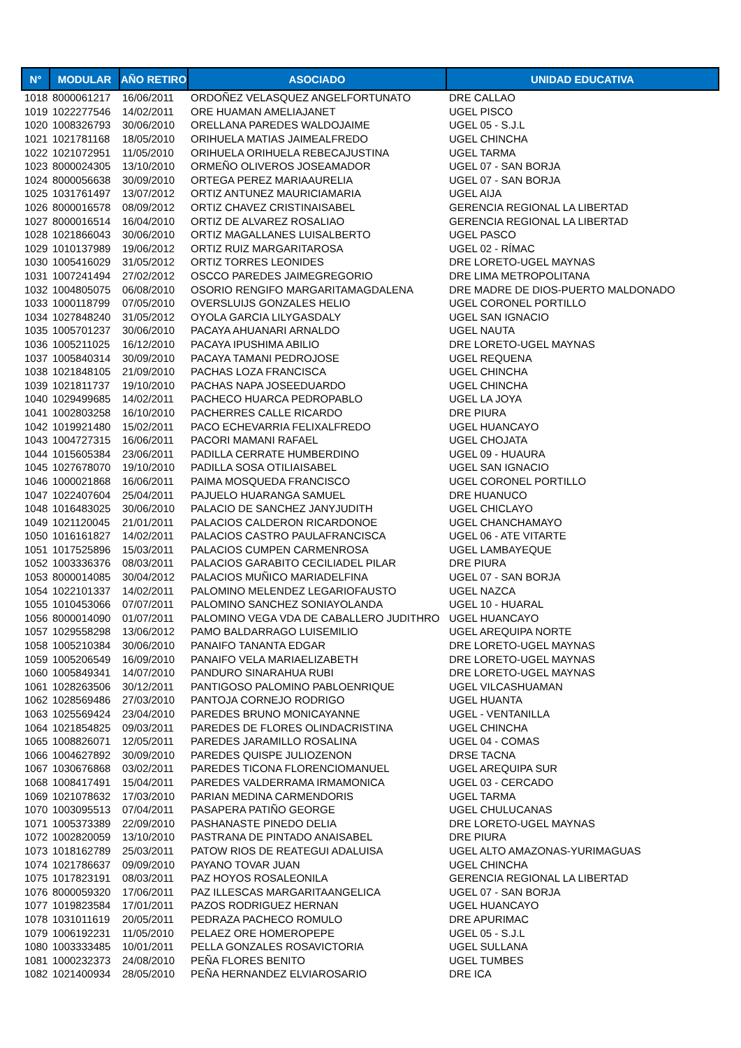| N° | MODULAR | AÑO RETIRO | ASOCIADO | UNIDAD EDUCATIVA |
| --- | --- | --- | --- | --- |
| 1018 | 8000061217 | 16/06/2011 | ORDOÑEZ VELASQUEZ ANGELFORTUNATO | DRE CALLAO |
| 1019 | 1022277546 | 14/02/2011 | ORE HUAMAN AMELIAJANET | UGEL PISCO |
| 1020 | 1008326793 | 30/06/2010 | ORELLANA PAREDES WALDOJAIME | UGEL 05 - S.J.L |
| 1021 | 1021781168 | 18/05/2010 | ORIHUELA MATIAS JAIMEALFREDO | UGEL CHINCHA |
| 1022 | 1021072951 | 11/05/2010 | ORIHUELA ORIHUELA REBECAJUSTINA | UGEL TARMA |
| 1023 | 8000024305 | 13/10/2010 | ORMEÑO OLIVEROS JOSEAMADOR | UGEL 07 - SAN BORJA |
| 1024 | 8000056638 | 30/09/2010 | ORTEGA PEREZ MARIAAURELIA | UGEL 07 - SAN BORJA |
| 1025 | 1031761497 | 13/07/2012 | ORTIZ ANTUNEZ MAURICIAMARIA | UGEL AIJA |
| 1026 | 8000016578 | 08/09/2012 | ORTIZ CHAVEZ CRISTINAISABEL | GERENCIA REGIONAL LA LIBERTAD |
| 1027 | 8000016514 | 16/04/2010 | ORTIZ DE ALVAREZ ROSALIAO | GERENCIA REGIONAL LA LIBERTAD |
| 1028 | 1021866043 | 30/06/2010 | ORTIZ MAGALLANES LUISALBERTO | UGEL PASCO |
| 1029 | 1010137989 | 19/06/2012 | ORTIZ RUIZ MARGARITAROSA | UGEL 02 - RÍMAC |
| 1030 | 1005416029 | 31/05/2012 | ORTIZ TORRES LEONIDES | DRE LORETO-UGEL MAYNAS |
| 1031 | 1007241494 | 27/02/2012 | OSCCO PAREDES JAIMEGREGORIO | DRE LIMA METROPOLITANA |
| 1032 | 1004805075 | 06/08/2010 | OSORIO RENGIFO MARGARITAMAGDALENA | DRE MADRE DE DIOS-PUERTO MALDONADO |
| 1033 | 1000118799 | 07/05/2010 | OVERSLUIJS GONZALES HELIO | UGEL CORONEL PORTILLO |
| 1034 | 1027848240 | 31/05/2012 | OYOLA GARCIA LILYGASDALY | UGEL SAN IGNACIO |
| 1035 | 1005701237 | 30/06/2010 | PACAYA AHUANARI ARNALDO | UGEL NAUTA |
| 1036 | 1005211025 | 16/12/2010 | PACAYA IPUSHIMA ABILIO | DRE LORETO-UGEL MAYNAS |
| 1037 | 1005840314 | 30/09/2010 | PACAYA TAMANI PEDROJOSE | UGEL REQUENA |
| 1038 | 1021848105 | 21/09/2010 | PACHAS LOZA FRANCISCA | UGEL CHINCHA |
| 1039 | 1021811737 | 19/10/2010 | PACHAS NAPA JOSEEDUARDO | UGEL CHINCHA |
| 1040 | 1029499685 | 14/02/2011 | PACHECO HUARCA PEDROPABLO | UGEL LA JOYA |
| 1041 | 1002803258 | 16/10/2010 | PACHERRES CALLE RICARDO | DRE PIURA |
| 1042 | 1019921480 | 15/02/2011 | PACO ECHEVARRIA FELIXALFREDO | UGEL HUANCAYO |
| 1043 | 1004727315 | 16/06/2011 | PACORI MAMANI RAFAEL | UGEL CHOJATA |
| 1044 | 1015605384 | 23/06/2011 | PADILLA CERRATE HUMBERDINO | UGEL 09 - HUAURA |
| 1045 | 1027678070 | 19/10/2010 | PADILLA SOSA OTILIAISABEL | UGEL SAN IGNACIO |
| 1046 | 1000021868 | 16/06/2011 | PAIMA MOSQUEDA FRANCISCO | UGEL CORONEL PORTILLO |
| 1047 | 1022407604 | 25/04/2011 | PAJUELO HUARANGA SAMUEL | DRE HUANUCO |
| 1048 | 1016483025 | 30/06/2010 | PALACIO DE SANCHEZ JANYJUDITH | UGEL CHICLAYO |
| 1049 | 1021120045 | 21/01/2011 | PALACIOS CALDERON RICARDONOE | UGEL CHANCHAMAYO |
| 1050 | 1016161827 | 14/02/2011 | PALACIOS CASTRO PAULAFRANCISCA | UGEL 06 - ATE VITARTE |
| 1051 | 1017525896 | 15/03/2011 | PALACIOS CUMPEN CARMENROSA | UGEL LAMBAYEQUE |
| 1052 | 1003336376 | 08/03/2011 | PALACIOS GARABITO CECILIADEL PILAR | DRE PIURA |
| 1053 | 8000014085 | 30/04/2012 | PALACIOS MUÑICO MARIADELFINA | UGEL 07 - SAN BORJA |
| 1054 | 1022101337 | 14/02/2011 | PALOMINO MELENDEZ LEGARIOFAUSTO | UGEL NAZCA |
| 1055 | 1010453066 | 07/07/2011 | PALOMINO SANCHEZ SONIAYOLANDA | UGEL 10 - HUARAL |
| 1056 | 8000014090 | 01/07/2011 | PALOMINO VEGA VDA DE CABALLERO JUDITHRO | UGEL HUANCAYO |
| 1057 | 1029558298 | 13/06/2012 | PAMO BALDARRAGO LUISEMILIO | UGEL AREQUIPA NORTE |
| 1058 | 1005210384 | 30/06/2010 | PANAIFO TANANTA EDGAR | DRE LORETO-UGEL MAYNAS |
| 1059 | 1005206549 | 16/09/2010 | PANAIFO VELA MARIAELIZABETH | DRE LORETO-UGEL MAYNAS |
| 1060 | 1005849341 | 14/07/2010 | PANDURO SINARAHUA RUBI | DRE LORETO-UGEL MAYNAS |
| 1061 | 1028263506 | 30/12/2011 | PANTIGOSO PALOMINO PABLOENRIQUE | UGEL VILCASHUAMAN |
| 1062 | 1028569486 | 27/03/2010 | PANTOJA CORNEJO RODRIGO | UGEL HUANTA |
| 1063 | 1025569424 | 23/04/2010 | PAREDES BRUNO MONICAYANNE | UGEL - VENTANILLA |
| 1064 | 1021854825 | 09/03/2011 | PAREDES DE FLORES OLINDACRISTINA | UGEL CHINCHA |
| 1065 | 1008826071 | 12/05/2011 | PAREDES JARAMILLO ROSALINA | UGEL 04 - COMAS |
| 1066 | 1004627892 | 30/09/2010 | PAREDES QUISPE JULIOZENON | DRSE TACNA |
| 1067 | 1030676868 | 03/02/2011 | PAREDES TICONA FLORENCIOMANUEL | UGEL AREQUIPA SUR |
| 1068 | 1008417491 | 15/04/2011 | PAREDES VALDERRAMA IRMAMONICA | UGEL 03 - CERCADO |
| 1069 | 1021078632 | 17/03/2010 | PARIAN MEDINA CARMENDORIS | UGEL TARMA |
| 1070 | 1003095513 | 07/04/2011 | PASAPERA PATIÑO GEORGE | UGEL CHULUCANAS |
| 1071 | 1005373389 | 22/09/2010 | PASHANASTE PINEDO DELIA | DRE LORETO-UGEL MAYNAS |
| 1072 | 1002820059 | 13/10/2010 | PASTRANA DE PINTADO ANAISABEL | DRE PIURA |
| 1073 | 1018162789 | 25/03/2011 | PATOW RIOS DE REATEGUI ADALUISA | UGEL ALTO AMAZONAS-YURIMAGUAS |
| 1074 | 1021786637 | 09/09/2010 | PAYANO TOVAR JUAN | UGEL CHINCHA |
| 1075 | 1017823191 | 08/03/2011 | PAZ HOYOS ROSALEONILA | GERENCIA REGIONAL LA LIBERTAD |
| 1076 | 8000059320 | 17/06/2011 | PAZ ILLESCAS MARGARITAANGELICA | UGEL 07 - SAN BORJA |
| 1077 | 1019823584 | 17/01/2011 | PAZOS RODRIGUEZ HERNAN | UGEL HUANCAYO |
| 1078 | 1031011619 | 20/05/2011 | PEDRAZA PACHECO ROMULO | DRE APURIMAC |
| 1079 | 1006192231 | 11/05/2010 | PELAEZ ORE HOMEROPEPE | UGEL 05 - S.J.L |
| 1080 | 1003333485 | 10/01/2011 | PELLA GONZALES ROSAVICTORIA | UGEL SULLANA |
| 1081 | 1000232373 | 24/08/2010 | PEÑA FLORES BENITO | UGEL TUMBES |
| 1082 | 1021400934 | 28/05/2010 | PEÑA HERNANDEZ ELVIAROSARIO | DRE ICA |